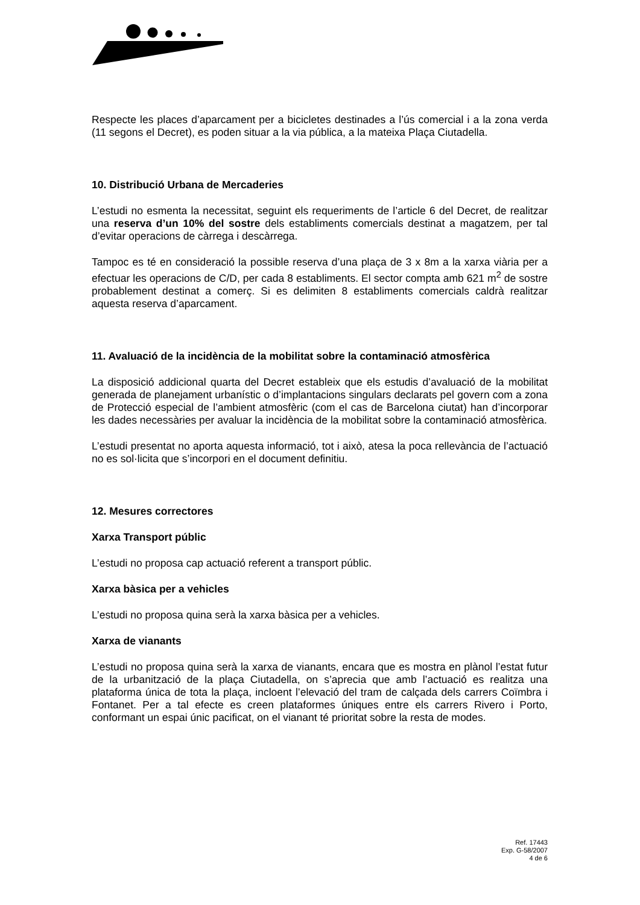Respecte les places d’aparcament per a bicicletes destinades a l’ús comercial i a la zona verda (11 segons el Decret), es poden situar a la via pública, a la mateixa Plaça Ciutadella.
10. Distribució Urbana de Mercaderies
L’estudi no esmenta la necessitat, seguint els requeriments de l’article 6 del Decret, de realitzar una reserva d’un 10% del sostre dels establiments comercials destinat a magatzem, per tal d’evitar operacions de càrrega i descàrrega.
Tampoc es té en consideració la possible reserva d’una plaça de 3 x 8m a la xarxa viària per a efectuar les operacions de C/D, per cada 8 establiments. El sector compta amb 621 m<sup>2</sup> de sostre probablement destinat a comerç. Si es delimiten 8 establiments comercials caldrà realitzar aquesta reserva d’aparcament.
11. Avaluació de la incidència de la mobilitat sobre la contaminació atmosfèrica
La disposició addicional quarta del Decret estableix que els estudis d’avaluació de la mobilitat generada de planejament urbanístic o d’implantacions singulars declarats pel govern com a zona de Protecció especial de l’ambient atmosfèric (com el cas de Barcelona ciutat) han d’incorporar les dades necessàries per avaluar la incidència de la mobilitat sobre la contaminació atmosfèrica.
L’estudi presentat no aporta aquesta informació, tot i això, atesa la poca rellevància de l’actuació no es sol·licita que s’incorpori en el document definitiu.
12. Mesures correctores
Xarxa Transport públic
L’estudi no proposa cap actuació referent a transport públic.
Xarxa bàsica per a vehicles
L’estudi no proposa quina serà la xarxa bàsica per a vehicles.
Xarxa de vianants
L’estudi no proposa quina serà la xarxa de vianants, encara que es mostra en plànol l’estat futur de la urbanització de la plaça Ciutadella, on s’aprecia que amb l’actuació es realitza una plataforma única de tota la plaça, incloent l’elevació del tram de calçada dels carrers Coïmbra i Fontanet. Per a tal efecte es creen plataformes úniques entre els carrers Rivero i Porto, conformant un espai únic pacificat, on el vianant té prioritat sobre la resta de modes.
Ref. 17443
Exp. G-58/2007
4 de 6